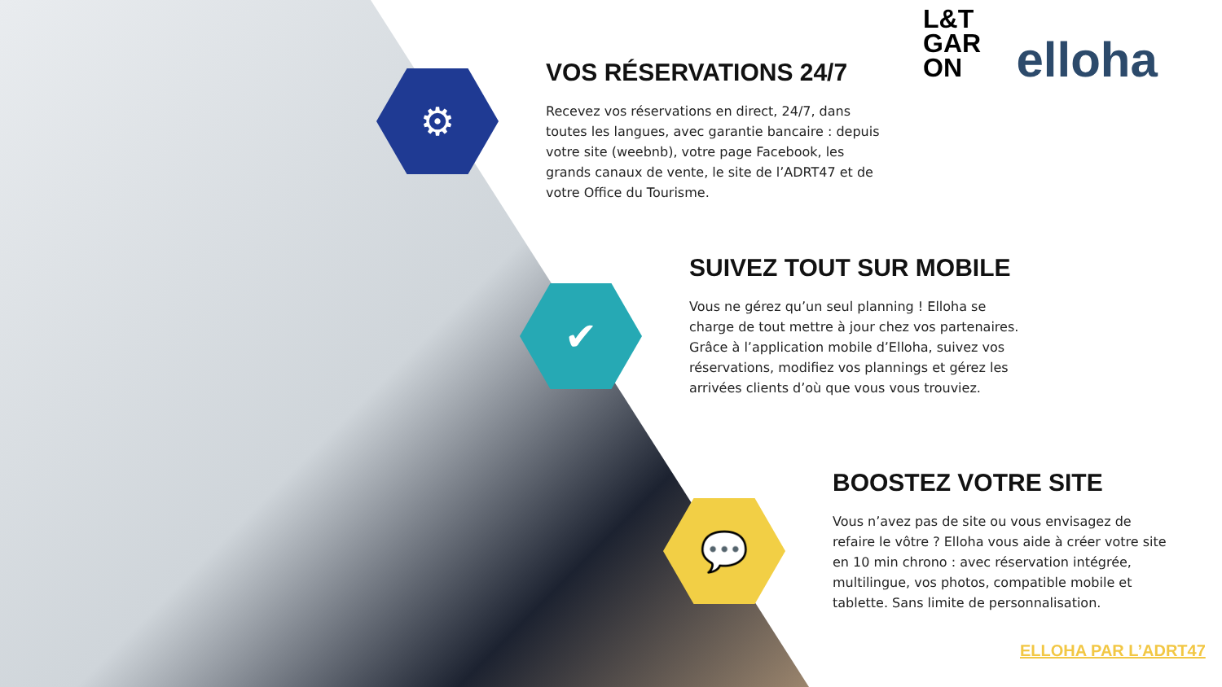L&T GAR ON elloha
⚙
VOS RÉSERVATIONS 24/7
Recevez vos réservations en direct, 24/7, dans toutes les langues, avec garantie bancaire : depuis votre site (weebnb), votre page Facebook, les grands canaux de vente, le site de l’ADRT47 et de votre Office du Tourisme.
✔
SUIVEZ TOUT SUR MOBILE
Vous ne gérez qu’un seul planning ! Elloha se charge de tout mettre à jour chez vos partenaires. Grâce à l’application mobile d’Elloha, suivez vos réservations, modifiez vos plannings et gérez les arrivées clients d’où que vous vous trouviez.
💬
BOOSTEZ VOTRE SITE
Vous n’avez pas de site ou vous envisagez de refaire le vôtre ? Elloha vous aide à créer votre site en 10 min chrono : avec réservation intégrée, multilingue, vos photos, compatible mobile et tablette. Sans limite de personnalisation.
ELLOHA PAR L’ADRT47